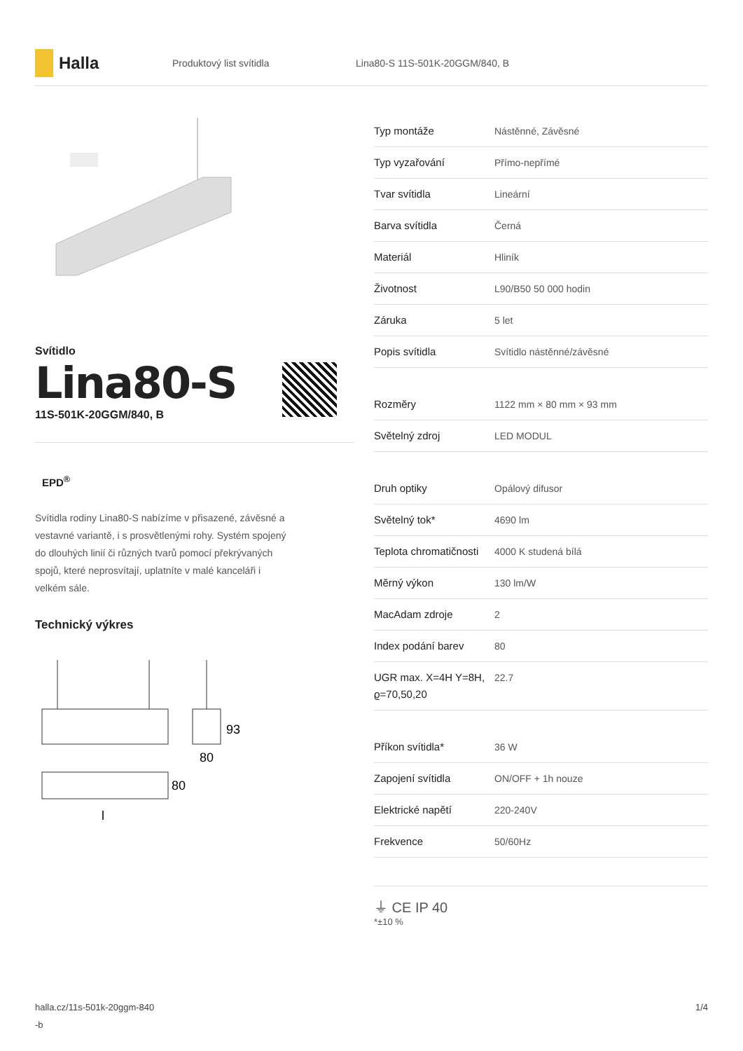Halla
Produktový list svítidla Lina80-S 11S-501K-20GGM/840, B
Svítidlo
Lina80-S
11S-501K-20GGM/840, B
EPD<sup>®</sup>
Svítidla rodiny Lina80-S nabízíme v přisazené, závěsné a vestavné variantě, i s prosvětlenými rohy. Systém spojený do dlouhých linií či různých tvarů pomocí překrývaných spojů, které neprosvítají, uplatníte v malé kanceláři i velkém sále.
Technický výkres
93
80
80
l
| Typ montáže | Nástěnné, Závěsné |
| Typ vyzařování | Přímo-nepřímé |
| Tvar svítidla | Lineární |
| Barva svítidla | Černá |
| Materiál | Hliník |
| Životnost | L90/B50 50 000 hodin |
| Záruka | 5 let |
| Popis svítidla | Svítidlo nástěnné/závěsné |
| Rozměry | 1122 mm × 80 mm × 93 mm |
| Světelný zdroj | LED MODUL |
| Druh optiky | Opálový difusor |
| Světelný tok* | 4690 lm |
| Teplota chromatičnosti | 4000 K studená bílá |
| Měrný výkon | 130 lm/W |
| MacAdam zdroje | 2 |
| Index podání barev | 80 |
| UGR max. X=4H Y=8H, ϱ=70,50,20 | 22.7 |
| Příkon svítidla* | 36 W |
| Zapojení svítidla | ON/OFF + 1h nouze |
| Elektrické napětí | 220-240V |
| Frekvence | 50/60Hz |
⏚ CE IP 40
*±10 %
halla.cz/11s-501k-20ggm-840
-b 1/4